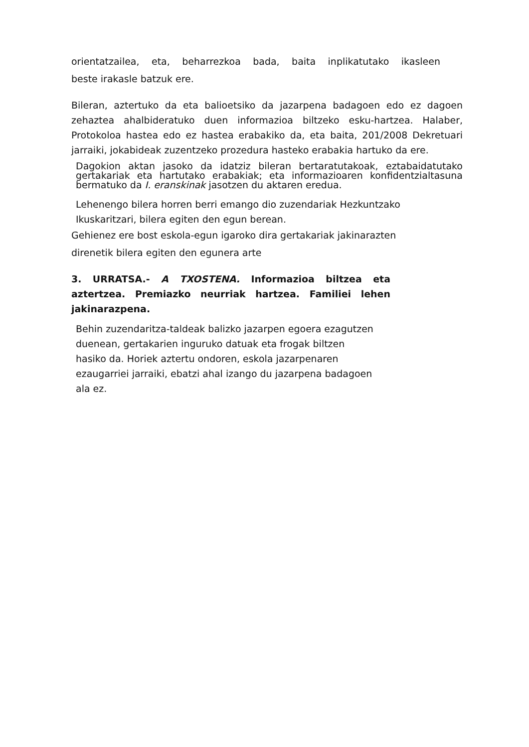orientatzailea, eta, beharrezkoa bada, baita inplikatutako ikasleen
beste irakasle batzuk ere.
Bileran, aztertuko da eta balioetsiko da jazarpena badagoen edo ez dagoen zehaztea ahalbideratuko duen informazioa biltzeko esku-hartzea. Halaber, Protokoloa hastea edo ez hastea erabakiko da, eta baita, 201/2008 Dekretuari jarraiki, jokabideak zuzentzeko prozedura hasteko erabakia hartuko da ere.
Dagokion aktan jasoko da idatziz bileran bertaratutakoak, eztabaidatutako gertakariak eta hartutako erabakiak; eta informazioaren konfidentzialtasuna bermatuko da I. eranskinak jasotzen du aktaren eredua.
Lehenengo bilera horren berri emango dio zuzendariak Hezkuntzako
Ikuskaritzari, bilera egiten den egun berean.
Gehienez ere bost eskola-egun igaroko dira gertakariak jakinarazten
direnetik bilera egiten den egunera arte
3. URRATSA.- A TXOSTENA. Informazioa biltzea eta aztertzea. Premiazko neurriak hartzea. Familiei lehen jakinarazpena.
Behin zuzendaritza-taldeak balizko jazarpen egoera ezagutzen
duenean, gertakarien inguruko datuak eta frogak biltzen
hasiko da. Horiek aztertu ondoren, eskola jazarpenaren
ezaugarriei jarraiki, ebatzi ahal izango du jazarpena badagoen
ala ez.